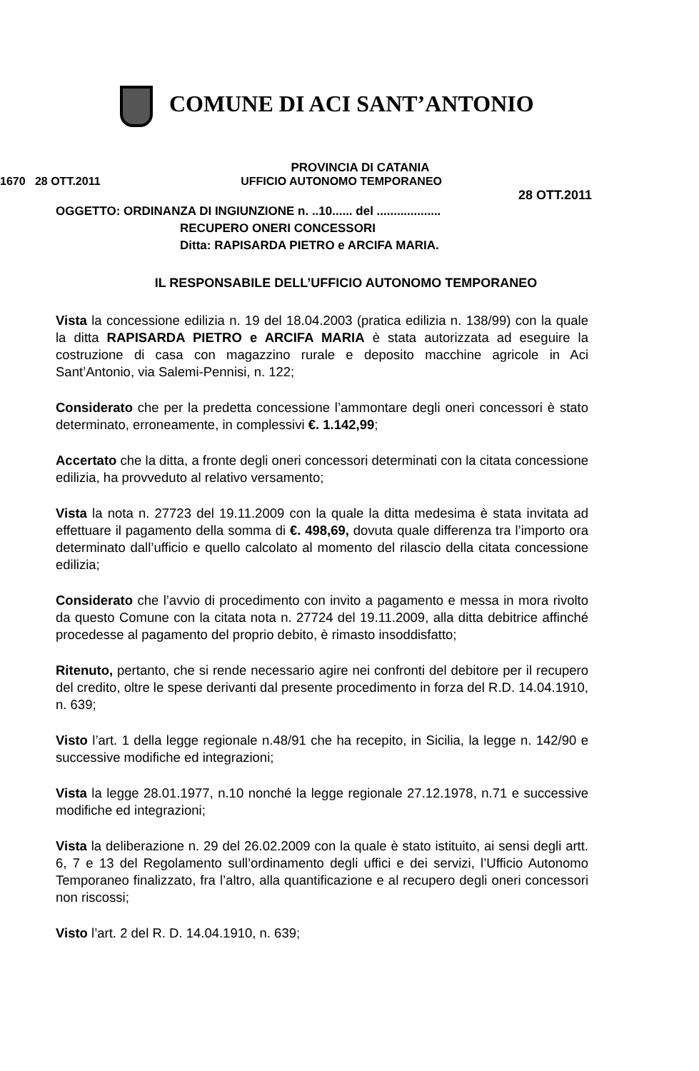COMUNE DI ACI SANT’ANTONIO
PROVINCIA DI CATANIA
1670 28 OTT.2011 UFFICIO AUTONOMO TEMPORANEO
28 OTT.2011
OGGETTO: ORDINANZA DI INGIUNZIONE n. ..10...... del ...................
RECUPERO ONERI CONCESSORI
Ditta: RAPISARDA PIETRO e ARCIFA MARIA.
IL RESPONSABILE DELL’UFFICIO AUTONOMO TEMPORANEO
Vista la concessione edilizia n. 19 del 18.04.2003 (pratica edilizia n. 138/99) con la quale la ditta RAPISARDA PIETRO e ARCIFA MARIA è stata autorizzata ad eseguire la costruzione di casa con magazzino rurale e deposito macchine agricole in Aci Sant’Antonio, via Salemi-Pennisi, n. 122;
Considerato che per la predetta concessione l’ammontare degli oneri concessori è stato determinato, erroneamente, in complessivi €. 1.142,99;
Accertato che la ditta, a fronte degli oneri concessori determinati con la citata concessione edilizia, ha provveduto al relativo versamento;
Vista la nota n. 27723 del 19.11.2009 con la quale la ditta medesima è stata invitata ad effettuare il pagamento della somma di €. 498,69, dovuta quale differenza tra l’importo ora determinato dall’ufficio e quello calcolato al momento del rilascio della citata concessione edilizia;
Considerato che l’avvio di procedimento con invito a pagamento e messa in mora rivolto da questo Comune con la citata nota n. 27724 del 19.11.2009, alla ditta debitrice affinché procedesse al pagamento del proprio debito, è rimasto insoddisfatto;
Ritenuto, pertanto, che si rende necessario agire nei confronti del debitore per il recupero del credito, oltre le spese derivanti dal presente procedimento in forza del R.D. 14.04.1910, n. 639;
Visto l’art. 1 della legge regionale n.48/91 che ha recepito, in Sicilia, la legge n. 142/90 e successive modifiche ed integrazioni;
Vista la legge 28.01.1977, n.10 nonché la legge regionale 27.12.1978, n.71 e successive modifiche ed integrazioni;
Vista la deliberazione n. 29 del 26.02.2009 con la quale è stato istituito, ai sensi degli artt. 6, 7 e 13 del Regolamento sull’ordinamento degli uffici e dei servizi, l’Ufficio Autonomo Temporaneo finalizzato, fra l’altro, alla quantificazione e al recupero degli oneri concessori non riscossi;
Visto l’art. 2 del R. D. 14.04.1910, n. 639;